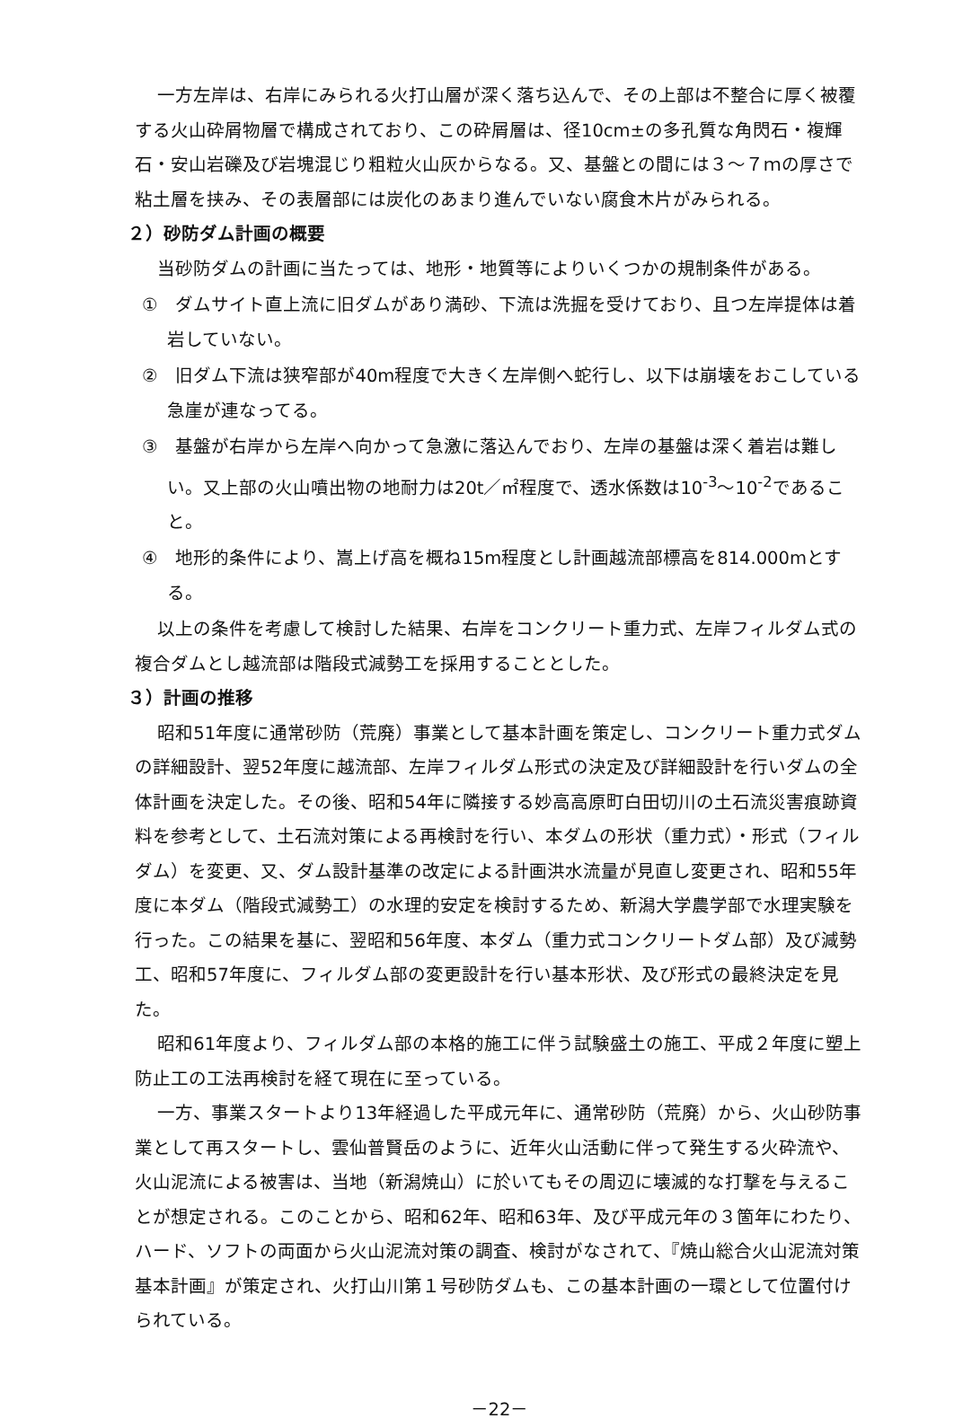一方左岸は、右岸にみられる火打山層が深く落ち込んで、その上部は不整合に厚く被覆する火山砕屑物層で構成されており、この砕屑層は、径10cm±の多孔質な角閃石・複輝石・安山岩礫及び岩塊混じり粗粒火山灰からなる。又、基盤との間には３～７ｍの厚さで粘土層を挟み、その表層部には炭化のあまり進んでいない腐食木片がみられる。
２）砂防ダム計画の概要
当砂防ダムの計画に当たっては、地形・地質等によりいくつかの規制条件がある。
①　ダムサイト直上流に旧ダムがあり満砂、下流は洗掘を受けており、且つ左岸提体は着岩していない。
②　旧ダム下流は狭窄部が40m程度で大きく左岸側へ蛇行し、以下は崩壊をおこしている急崖が連なってる。
③　基盤が右岸から左岸へ向かって急激に落込んでおり、左岸の基盤は深く着岩は難しい。又上部の火山噴出物の地耐力は20t／㎡程度で、透水係数は10<sup>-3</sup>～10<sup>-2</sup>であること。
④　地形的条件により、嵩上げ高を概ね15m程度とし計画越流部標高を814.000mとする。
以上の条件を考慮して検討した結果、右岸をコンクリート重力式、左岸フィルダム式の複合ダムとし越流部は階段式減勢工を採用することとした。
３）計画の推移
昭和51年度に通常砂防（荒廃）事業として基本計画を策定し、コンクリート重力式ダムの詳細設計、翌52年度に越流部、左岸フィルダム形式の決定及び詳細設計を行いダムの全体計画を決定した。その後、昭和54年に隣接する妙高高原町白田切川の土石流災害痕跡資料を参考として、土石流対策による再検討を行い、本ダムの形状（重力式）・形式（フィルダム）を変更、又、ダム設計基準の改定による計画洪水流量が見直し変更され、昭和55年度に本ダム（階段式減勢工）の水理的安定を検討するため、新潟大学農学部で水理実験を行った。この結果を基に、翌昭和56年度、本ダム（重力式コンクリートダム部）及び減勢工、昭和57年度に、フィルダム部の変更設計を行い基本形状、及び形式の最終決定を見た。
昭和61年度より、フィルダム部の本格的施工に伴う試験盛土の施工、平成２年度に塑上防止工の工法再検討を経て現在に至っている。
一方、事業スタートより13年経過した平成元年に、通常砂防（荒廃）から、火山砂防事業として再スタートし、雲仙普賢岳のように、近年火山活動に伴って発生する火砕流や、火山泥流による被害は、当地（新潟焼山）に於いてもその周辺に壊滅的な打撃を与えることが想定される。このことから、昭和62年、昭和63年、及び平成元年の３箇年にわたり、ハード、ソフトの両面から火山泥流対策の調査、検討がなされて、『焼山総合火山泥流対策基本計画』が策定され、火打山川第１号砂防ダムも、この基本計画の一環として位置付けられている。
－22－